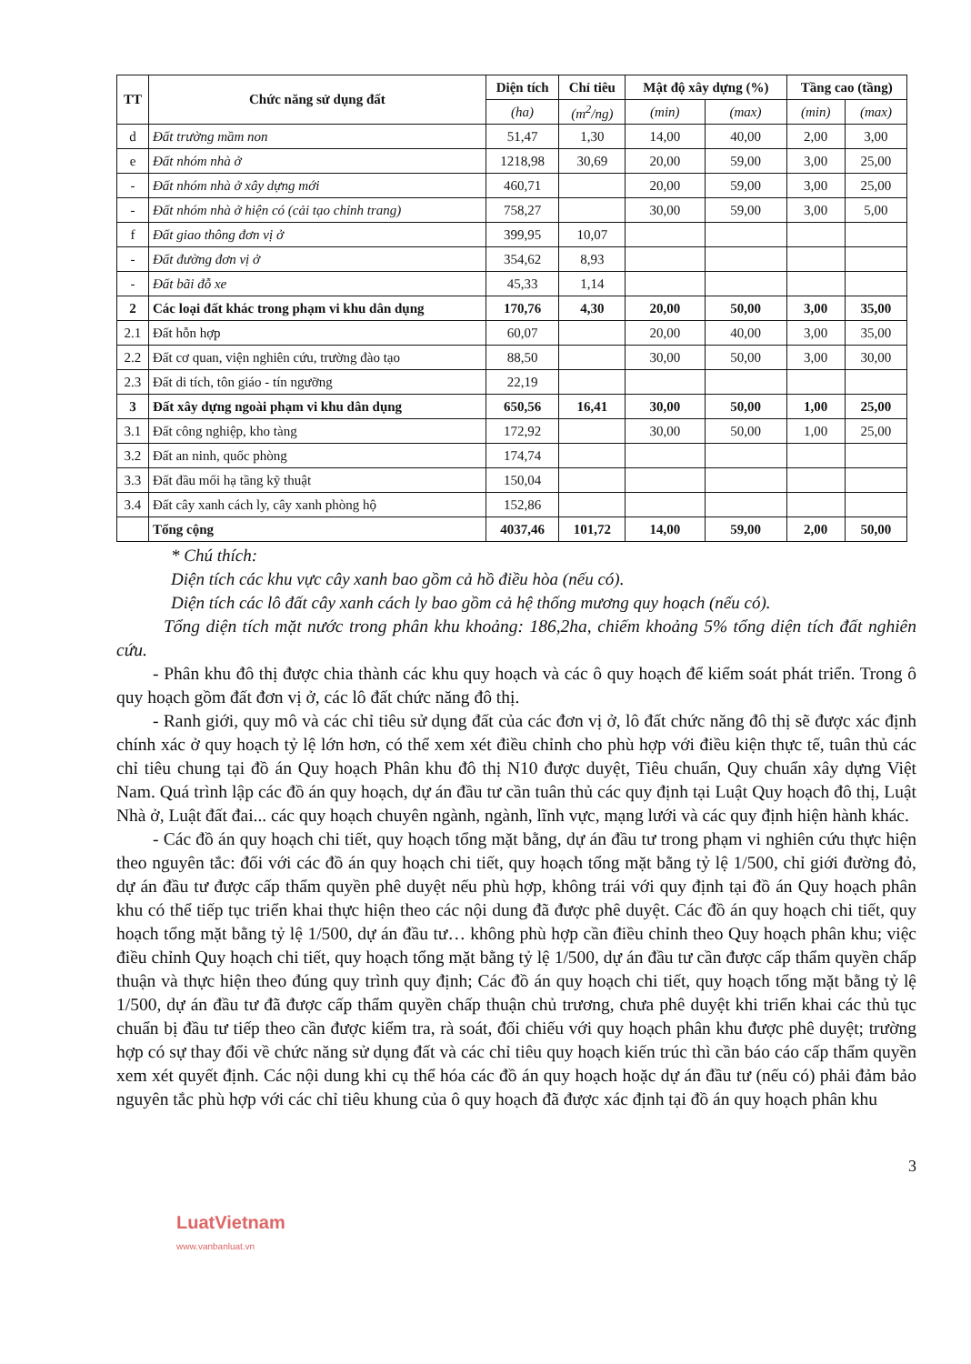| TT | Chức năng sử dụng đất | Diện tích | Chỉ tiêu | Mật độ xây dựng (%) | | Tầng cao (tầng) | |
| --- | --- | --- | --- | --- | --- | --- | --- |
| | | (ha) | (m<sup>2</sup>/ng) | (min) | (max) | (min) | (max) |
| d | Đất trường mầm non | 51,47 | 1,30 | 14,00 | 40,00 | 2,00 | 3,00 |
| e | Đất nhóm nhà ở | 1218,98 | 30,69 | 20,00 | 59,00 | 3,00 | 25,00 |
| - | Đất nhóm nhà ở xây dựng mới | 460,71 | | 20,00 | 59,00 | 3,00 | 25,00 |
| - | Đất nhóm nhà ở hiện có (cải tạo chỉnh trang) | 758,27 | | 30,00 | 59,00 | 3,00 | 5,00 |
| f | Đất giao thông đơn vị ở | 399,95 | 10,07 | | | | |
| - | Đất đường đơn vị ở | 354,62 | 8,93 | | | | |
| - | Đất bãi đỗ xe | 45,33 | 1,14 | | | | |
| 2 | Các loại đất khác trong phạm vi khu dân dụng | 170,76 | 4,30 | 20,00 | 50,00 | 3,00 | 35,00 |
| 2.1 | Đất hỗn hợp | 60,07 | | 20,00 | 40,00 | 3,00 | 35,00 |
| 2.2 | Đất cơ quan, viện nghiên cứu, trường đào tạo | 88,50 | | 30,00 | 50,00 | 3,00 | 30,00 |
| 2.3 | Đất di tích, tôn giáo - tín ngưỡng | 22,19 | | | | | |
| 3 | Đất xây dựng ngoài phạm vi khu dân dụng | 650,56 | 16,41 | 30,00 | 50,00 | 1,00 | 25,00 |
| 3.1 | Đất công nghiệp, kho tàng | 172,92 | | 30,00 | 50,00 | 1,00 | 25,00 |
| 3.2 | Đất an ninh, quốc phòng | 174,74 | | | | | |
| 3.3 | Đất đầu mối hạ tầng kỹ thuật | 150,04 | | | | | |
| 3.4 | Đất cây xanh cách ly, cây xanh phòng hộ | 152,86 | | | | | |
| | Tổng cộng | 4037,46 | 101,72 | 14,00 | 59,00 | 2,00 | 50,00 |
* Chú thích:
Diện tích các khu vực cây xanh bao gồm cả hồ điều hòa (nếu có).
Diện tích các lô đất cây xanh cách ly bao gồm cả hệ thống mương quy hoạch (nếu có).
Tổng diện tích mặt nước trong phân khu khoảng: 186,2ha, chiếm khoảng 5% tổng diện tích đất nghiên cứu.
- Phân khu đô thị được chia thành các khu quy hoạch và các ô quy hoạch để kiểm soát phát triển. Trong ô quy hoạch gồm đất đơn vị ở, các lô đất chức năng đô thị.
- Ranh giới, quy mô và các chỉ tiêu sử dụng đất của các đơn vị ở, lô đất chức năng đô thị sẽ được xác định chính xác ở quy hoạch tỷ lệ lớn hơn, có thể xem xét điều chỉnh cho phù hợp với điều kiện thực tế, tuân thủ các chỉ tiêu chung tại đồ án Quy hoạch Phân khu đô thị N10 được duyệt, Tiêu chuẩn, Quy chuẩn xây dựng Việt Nam. Quá trình lập các đồ án quy hoạch, dự án đầu tư cần tuân thủ các quy định tại Luật Quy hoạch đô thị, Luật Nhà ở, Luật đất đai... các quy hoạch chuyên ngành, ngành, lĩnh vực, mạng lưới và các quy định hiện hành khác.
- Các đồ án quy hoạch chi tiết, quy hoạch tổng mặt bằng, dự án đầu tư trong phạm vi nghiên cứu thực hiện theo nguyên tắc: đối với các đồ án quy hoạch chi tiết, quy hoạch tổng mặt bằng tỷ lệ 1/500, chỉ giới đường đỏ, dự án đầu tư được cấp thẩm quyền phê duyệt nếu phù hợp, không trái với quy định tại đồ án Quy hoạch phân khu có thể tiếp tục triển khai thực hiện theo các nội dung đã được phê duyệt. Các đồ án quy hoạch chi tiết, quy hoạch tổng mặt bằng tỷ lệ 1/500, dự án đầu tư… không phù hợp cần điều chỉnh theo Quy hoạch phân khu; việc điều chỉnh Quy hoạch chi tiết, quy hoạch tổng mặt bằng tỷ lệ 1/500, dự án đầu tư cần được cấp thẩm quyền chấp thuận và thực hiện theo đúng quy trình quy định; Các đồ án quy hoạch chi tiết, quy hoạch tổng mặt bằng tỷ lệ 1/500, dự án đầu tư đã được cấp thẩm quyền chấp thuận chủ trương, chưa phê duyệt khi triển khai các thủ tục chuẩn bị đầu tư tiếp theo cần được kiểm tra, rà soát, đối chiếu với quy hoạch phân khu được phê duyệt; trường hợp có sự thay đổi về chức năng sử dụng đất và các chỉ tiêu quy hoạch kiến trúc thì cần báo cáo cấp thẩm quyền xem xét quyết định. Các nội dung khi cụ thể hóa các đồ án quy hoạch hoặc dự án đầu tư (nếu có) phải đảm bảo nguyên tắc phù hợp với các chỉ tiêu khung của ô quy hoạch đã được xác định tại đồ án quy hoạch phân khu
3
LuatVietnam
www.vanbanluat.vn